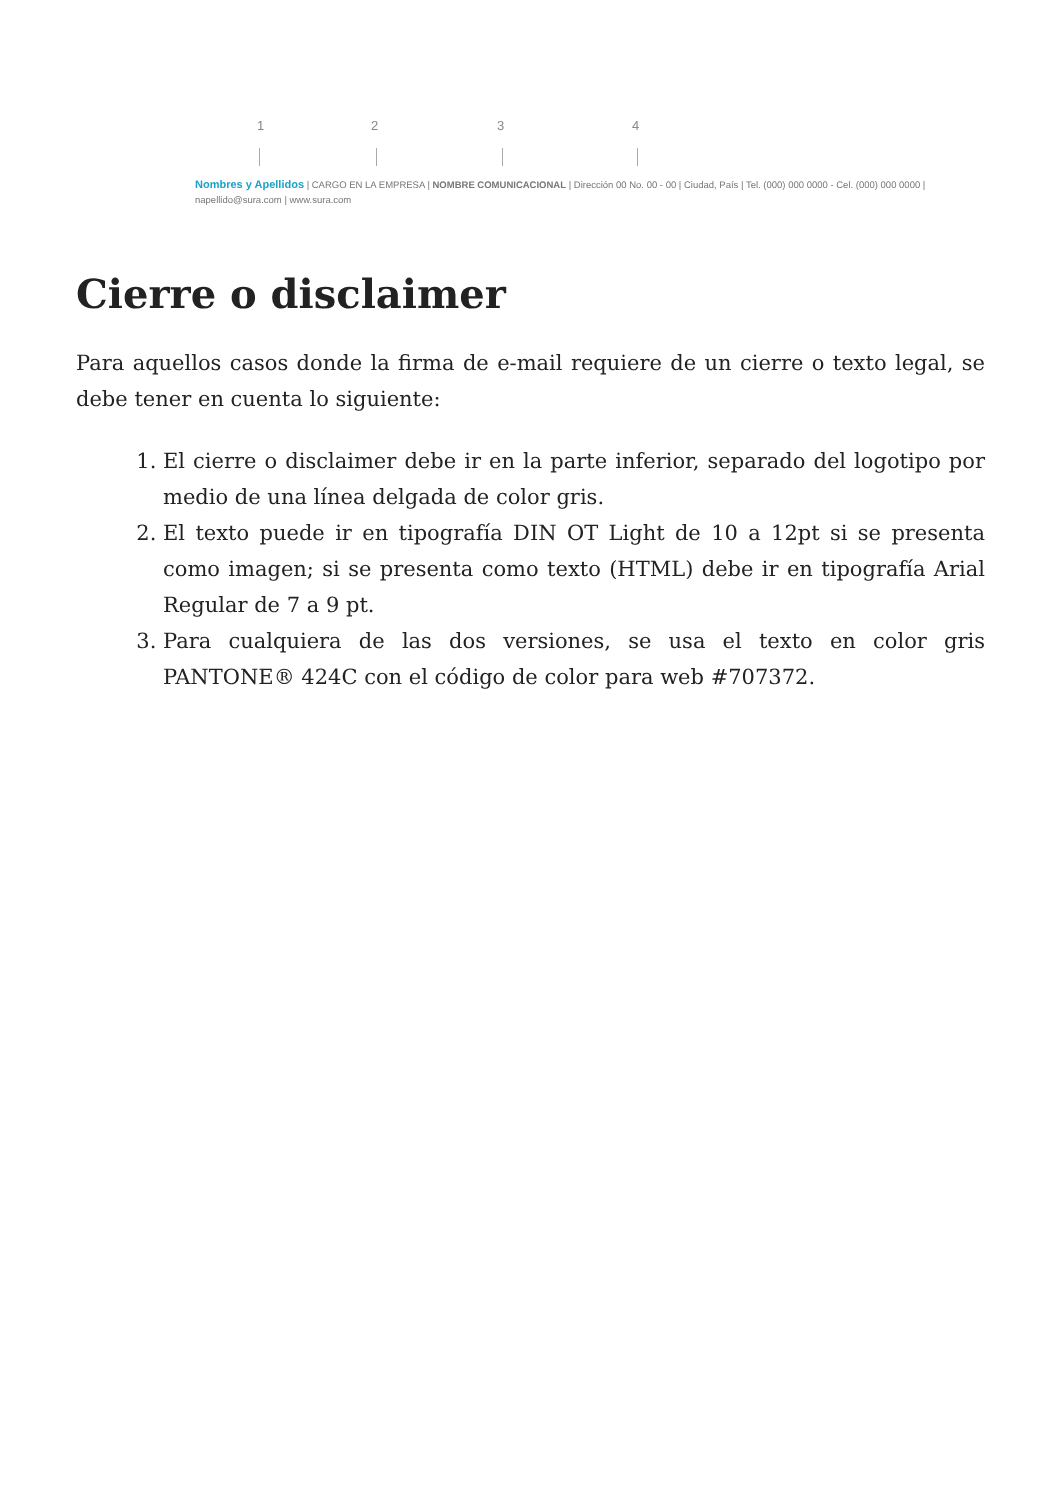1 2 3 4
Nombres y Apellidos | CARGO EN LA EMPRESA | NOMBRE COMUNICACIONAL | Dirección 00 No. 00 - 00 | Ciudad, País | Tel. (000) 000 0000 - Cel. (000) 000 0000 |
napellido@sura.com | www.sura.com
Cierre o disclaimer
Para aquellos casos donde la firma de e-mail requiere de un cierre o texto legal, se debe tener en cuenta lo siguiente:
1. El cierre o disclaimer debe ir en la parte inferior, separado del logotipo por medio de una línea delgada de color gris.
2. El texto puede ir en tipografía DIN OT Light de 10 a 12pt si se presenta como imagen; si se presenta como texto (HTML) debe ir en tipografía Arial Regular de 7 a 9 pt.
3. Para cualquiera de las dos versiones, se usa el texto en color gris PANTONE® 424C con el código de color para web #707372.